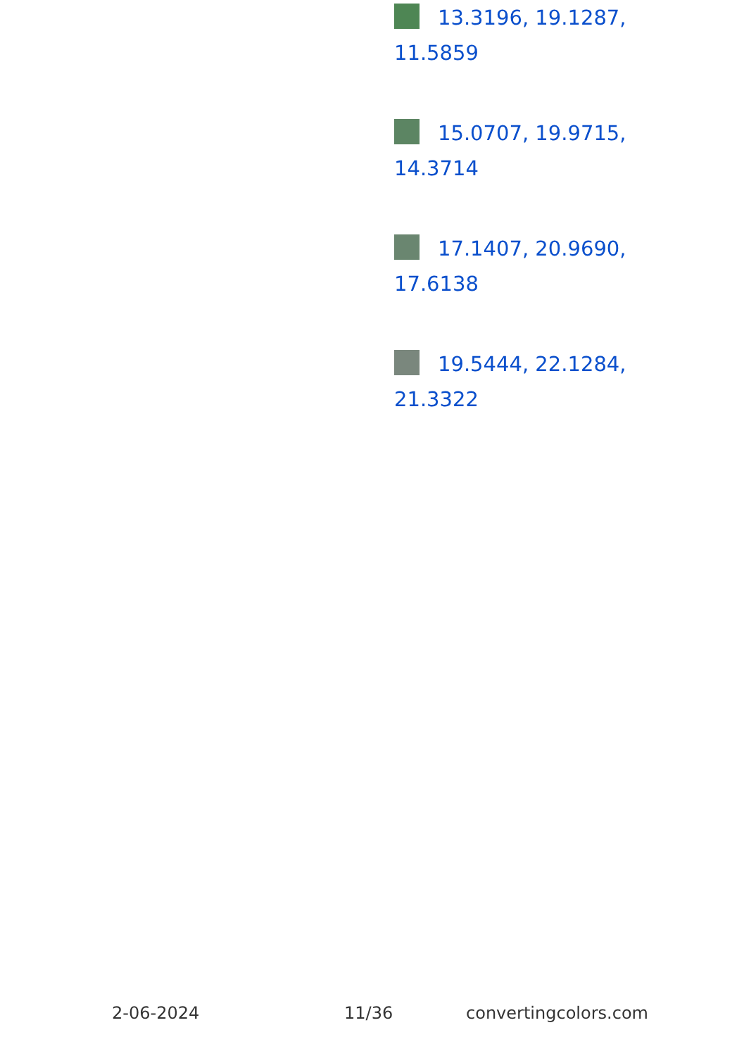13.3196, 19.1287, 11.5859
15.0707, 19.9715, 14.3714
17.1407, 20.9690, 17.6138
19.5444, 22.1284, 21.3322
2-06-2024 11/36 convertingcolors.com